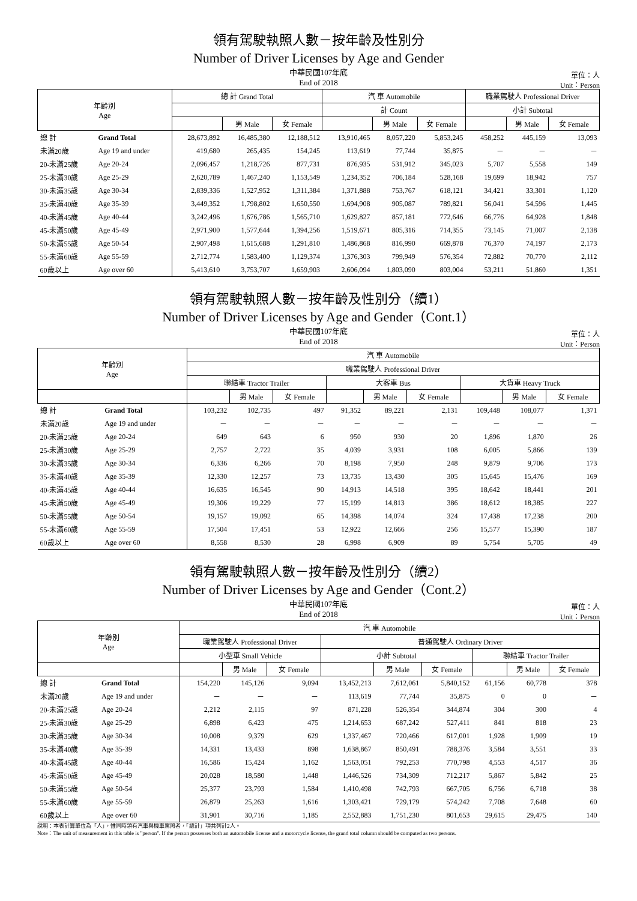領有駕駛執照人數－按年齡及性別分
Number of Driver Licenses by Age and Gender
中華民國107年底
End of 2018
單位：人
Unit：Person
| 年齡別 Age | | 總 計 Grand Total | | | 汽 車 Automobile | | | 職業駕駛人 Professional Driver | | |
| --- | --- | --- | --- | --- | --- | --- | --- | --- | --- | --- |
| | | | | | 計 Count | | | 小計 Subtotal | | |
| | | | 男 Male | 女 Female | | 男 Male | 女 Female | | 男 Male | 女 Female |
| 總 計 | Grand Total | 28,673,892 | 16,485,380 | 12,188,512 | 13,910,465 | 8,057,220 | 5,853,245 | 458,252 | 445,159 | 13,093 |
| 未滿20歲 | Age 19 and under | 419,680 | 265,435 | 154,245 | 113,619 | 77,744 | 35,875 | － | － | － |
| 20-未滿25歲 | Age 20-24 | 2,096,457 | 1,218,726 | 877,731 | 876,935 | 531,912 | 345,023 | 5,707 | 5,558 | 149 |
| 25-未滿30歲 | Age 25-29 | 2,620,789 | 1,467,240 | 1,153,549 | 1,234,352 | 706,184 | 528,168 | 19,699 | 18,942 | 757 |
| 30-未滿35歲 | Age 30-34 | 2,839,336 | 1,527,952 | 1,311,384 | 1,371,888 | 753,767 | 618,121 | 34,421 | 33,301 | 1,120 |
| 35-未滿40歲 | Age 35-39 | 3,449,352 | 1,798,802 | 1,650,550 | 1,694,908 | 905,087 | 789,821 | 56,041 | 54,596 | 1,445 |
| 40-未滿45歲 | Age 40-44 | 3,242,496 | 1,676,786 | 1,565,710 | 1,629,827 | 857,181 | 772,646 | 66,776 | 64,928 | 1,848 |
| 45-未滿50歲 | Age 45-49 | 2,971,900 | 1,577,644 | 1,394,256 | 1,519,671 | 805,316 | 714,355 | 73,145 | 71,007 | 2,138 |
| 50-未滿55歲 | Age 50-54 | 2,907,498 | 1,615,688 | 1,291,810 | 1,486,868 | 816,990 | 669,878 | 76,370 | 74,197 | 2,173 |
| 55-未滿60歲 | Age 55-59 | 2,712,774 | 1,583,400 | 1,129,374 | 1,376,303 | 799,949 | 576,354 | 72,882 | 70,770 | 2,112 |
| 60歲以上 | Age over 60 | 5,413,610 | 3,753,707 | 1,659,903 | 2,606,094 | 1,803,090 | 803,004 | 53,211 | 51,860 | 1,351 |
領有駕駛執照人數－按年齡及性別分（續1）
Number of Driver Licenses by Age and Gender（Cont.1）
中華民國107年底
End of 2018
單位：人
Unit：Person
| 年齡別 Age | | 汽 車 Automobile | | | | | | | | |
| --- | --- | --- | --- | --- | --- | --- | --- | --- | --- | --- |
| | | 職業駕駛人 Professional Driver | | | | | | | | |
| | | 聯結車 Tractor Trailer | | | 大客車 Bus | | | 大貨車 Heavy Truck | | |
| | | | 男 Male | 女 Female | | 男 Male | 女 Female | | 男 Male | 女 Female |
| 總 計 | Grand Total | 103,232 | 102,735 | 497 | 91,352 | 89,221 | 2,131 | 109,448 | 108,077 | 1,371 |
| 未滿20歲 | Age 19 and under | － | － | － | － | － | － | － | － | － |
| 20-未滿25歲 | Age 20-24 | 649 | 643 | 6 | 950 | 930 | 20 | 1,896 | 1,870 | 26 |
| 25-未滿30歲 | Age 25-29 | 2,757 | 2,722 | 35 | 4,039 | 3,931 | 108 | 6,005 | 5,866 | 139 |
| 30-未滿35歲 | Age 30-34 | 6,336 | 6,266 | 70 | 8,198 | 7,950 | 248 | 9,879 | 9,706 | 173 |
| 35-未滿40歲 | Age 35-39 | 12,330 | 12,257 | 73 | 13,735 | 13,430 | 305 | 15,645 | 15,476 | 169 |
| 40-未滿45歲 | Age 40-44 | 16,635 | 16,545 | 90 | 14,913 | 14,518 | 395 | 18,642 | 18,441 | 201 |
| 45-未滿50歲 | Age 45-49 | 19,306 | 19,229 | 77 | 15,199 | 14,813 | 386 | 18,612 | 18,385 | 227 |
| 50-未滿55歲 | Age 50-54 | 19,157 | 19,092 | 65 | 14,398 | 14,074 | 324 | 17,438 | 17,238 | 200 |
| 55-未滿60歲 | Age 55-59 | 17,504 | 17,451 | 53 | 12,922 | 12,666 | 256 | 15,577 | 15,390 | 187 |
| 60歲以上 | Age over 60 | 8,558 | 8,530 | 28 | 6,998 | 6,909 | 89 | 5,754 | 5,705 | 49 |
領有駕駛執照人數－按年齡及性別分（續2）
Number of Driver Licenses by Age and Gender（Cont.2）
中華民國107年底
End of 2018
單位：人
Unit：Person
| 年齡別 Age | | 汽 車 Automobile | | | | | | | | |
| --- | --- | --- | --- | --- | --- | --- | --- | --- | --- | --- |
| | | 職業駕駛人 Professional Driver | | | 普通駕駛人 Ordinary Driver | | | | | |
| | | 小型車 Small Vehicle | | | 小計 Subtotal | | | 聯結車 Tractor Trailer | | |
| | | | 男 Male | 女 Female | | 男 Male | 女 Female | | 男 Male | 女 Female |
| 總 計 | Grand Total | 154,220 | 145,126 | 9,094 | 13,452,213 | 7,612,061 | 5,840,152 | 61,156 | 60,778 | 378 |
| 未滿20歲 | Age 19 and under | － | － | － | 113,619 | 77,744 | 35,875 | 0 | 0 | － |
| 20-未滿25歲 | Age 20-24 | 2,212 | 2,115 | 97 | 871,228 | 526,354 | 344,874 | 304 | 300 | 4 |
| 25-未滿30歲 | Age 25-29 | 6,898 | 6,423 | 475 | 1,214,653 | 687,242 | 527,411 | 841 | 818 | 23 |
| 30-未滿35歲 | Age 30-34 | 10,008 | 9,379 | 629 | 1,337,467 | 720,466 | 617,001 | 1,928 | 1,909 | 19 |
| 35-未滿40歲 | Age 35-39 | 14,331 | 13,433 | 898 | 1,638,867 | 850,491 | 788,376 | 3,584 | 3,551 | 33 |
| 40-未滿45歲 | Age 40-44 | 16,586 | 15,424 | 1,162 | 1,563,051 | 792,253 | 770,798 | 4,553 | 4,517 | 36 |
| 45-未滿50歲 | Age 45-49 | 20,028 | 18,580 | 1,448 | 1,446,526 | 734,309 | 712,217 | 5,867 | 5,842 | 25 |
| 50-未滿55歲 | Age 50-54 | 25,377 | 23,793 | 1,584 | 1,410,498 | 742,793 | 667,705 | 6,756 | 6,718 | 38 |
| 55-未滿60歲 | Age 55-59 | 26,879 | 25,263 | 1,616 | 1,303,421 | 729,179 | 574,242 | 7,708 | 7,648 | 60 |
| 60歲以上 | Age over 60 | 31,901 | 30,716 | 1,185 | 2,552,883 | 1,751,230 | 801,653 | 29,615 | 29,475 | 140 |
說明：本表計算單位為「人」，惟同時領有汽車與機車駕照者，「總計」項共列計2人。
Note：The unit of measurement in this table is "person". If the person possesses both an automobile license and a motorcycle license, the grand total column should be computed as two persons.